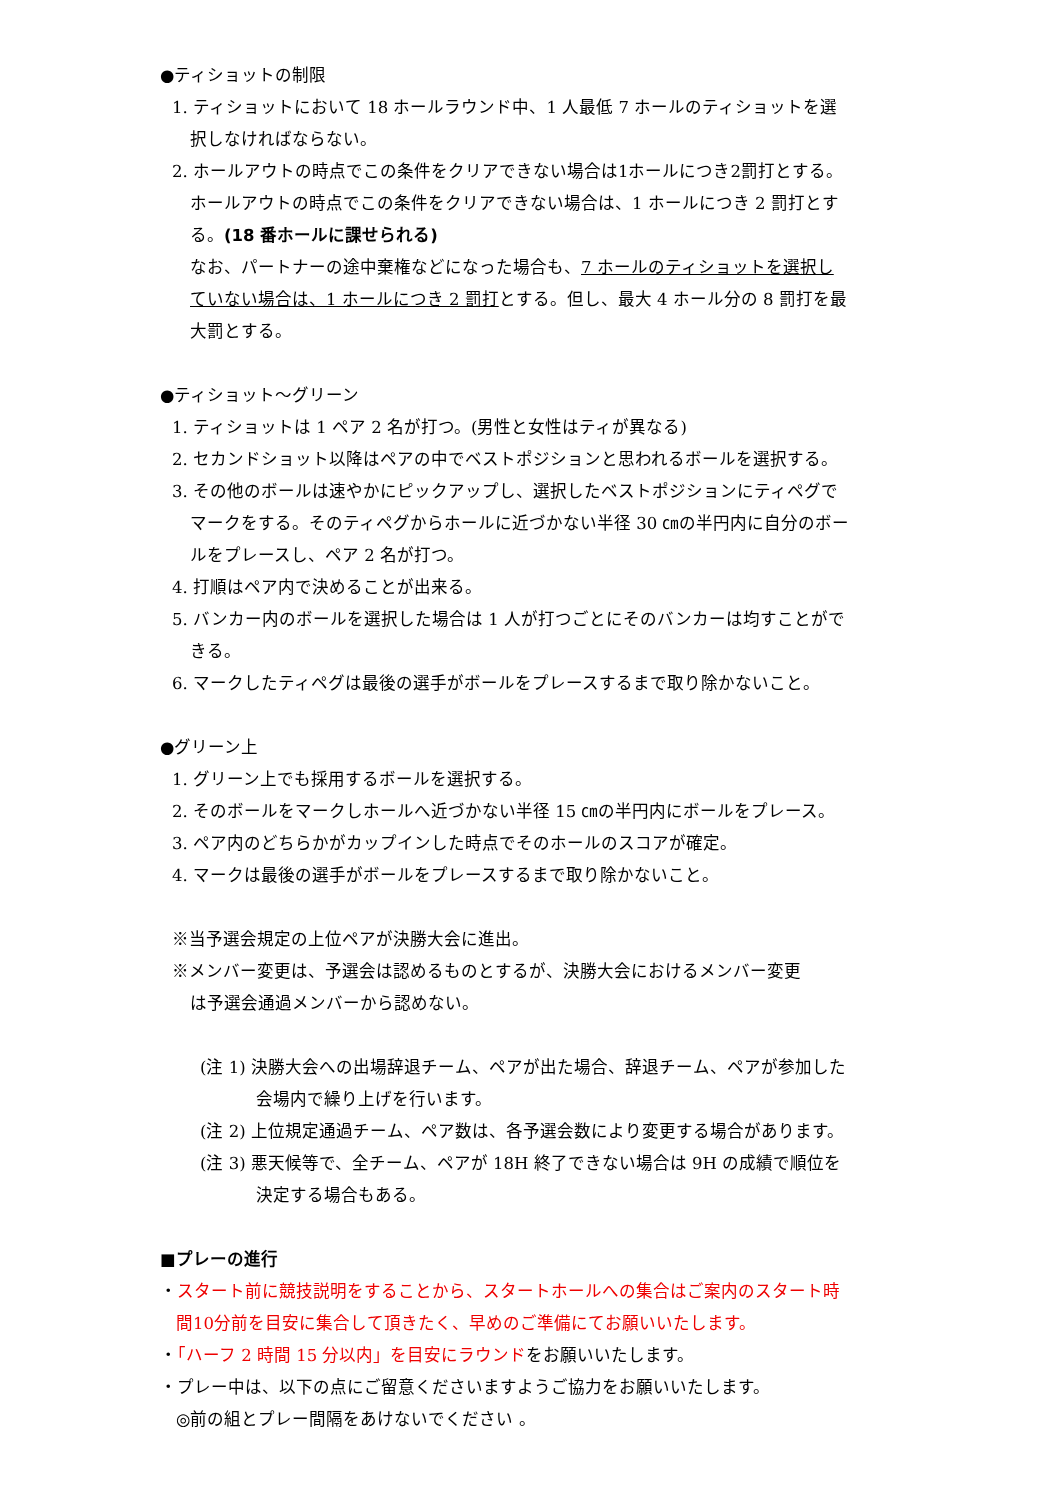●ティショットの制限
1. ティショットにおいて 18 ホールラウンド中、1 人最低 7 ホールのティショットを選
択しなければならない。
2. ホールアウトの時点でこの条件をクリアできない場合は1ホールにつき2罰打とする。
ホールアウトの時点でこの条件をクリアできない場合は、1 ホールにつき 2 罰打とす
る。(18 番ホールに課せられる)
なお、パートナーの途中棄権などになった場合も、7 ホールのティショットを選択し
ていない場合は、1 ホールにつき 2 罰打とする。但し、最大 4 ホール分の 8 罰打を最
大罰とする。
●ティショット～グリーン
1. ティショットは 1 ペア 2 名が打つ。(男性と女性はティが異なる)
2. セカンドショット以降はペアの中でベストポジションと思われるボールを選択する。
3. その他のボールは速やかにピックアップし、選択したベストポジションにティペグで
マークをする。そのティペグからホールに近づかない半径 30 ㎝の半円内に自分のボー
ルをプレースし、ペア 2 名が打つ。
4. 打順はペア内で決めることが出来る。
5. バンカー内のボールを選択した場合は 1 人が打つごとにそのバンカーは均すことがで
きる。
6. マークしたティペグは最後の選手がボールをプレースするまで取り除かないこと。
●グリーン上
1. グリーン上でも採用するボールを選択する。
2. そのボールをマークしホールへ近づかない半径 15 ㎝の半円内にボールをプレース。
3. ペア内のどちらかがカップインした時点でそのホールのスコアが確定。
4. マークは最後の選手がボールをプレースするまで取り除かないこと。
※当予選会規定の上位ペアが決勝大会に進出。
※メンバー変更は、予選会は認めるものとするが、決勝大会におけるメンバー変更
は予選会通過メンバーから認めない。
(注 1) 決勝大会への出場辞退チーム、ペアが出た場合、辞退チーム、ペアが参加した
会場内で繰り上げを行います。
(注 2) 上位規定通過チーム、ペア数は、各予選会数により変更する場合があります。
(注 3) 悪天候等で、全チーム、ペアが 18H 終了できない場合は 9H の成績で順位を
決定する場合もある。
■プレーの進行
・スタート前に競技説明をすることから、スタートホールへの集合はご案内のスタート時
間10分前を目安に集合して頂きたく、早めのご準備にてお願いいたします。
・「ハーフ 2 時間 15 分以内」を目安にラウンドをお願いいたします。
・プレー中は、以下の点にご留意くださいますようご協力をお願いいたします。
◎前の組とプレー間隔をあけないでください 。